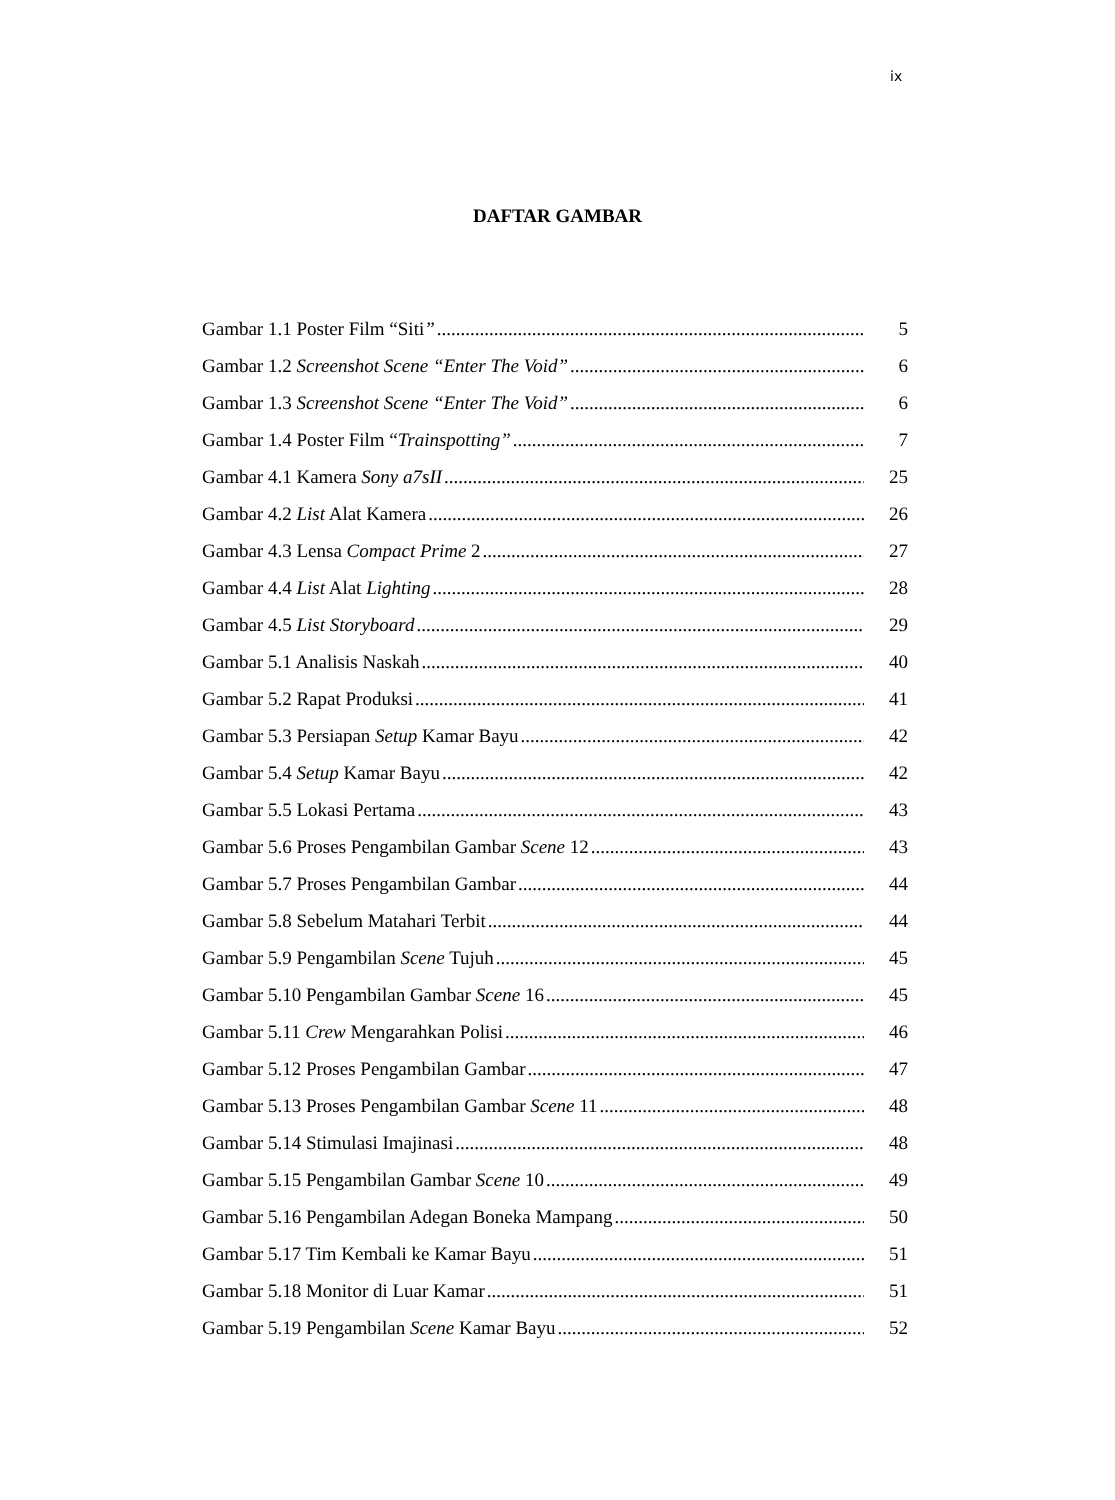ix
DAFTAR GAMBAR
Gambar 1.1 Poster Film “Siti” 5
Gambar 1.2 Screenshot Scene “Enter The Void” 6
Gambar 1.3 Screenshot Scene “Enter The Void” 6
Gambar 1.4 Poster Film “Trainspotting” 7
Gambar 4.1 Kamera Sony a7sII 25
Gambar 4.2 List Alat Kamera 26
Gambar 4.3 Lensa Compact Prime 2 27
Gambar 4.4 List Alat Lighting 28
Gambar 4.5 List Storyboard 29
Gambar 5.1 Analisis Naskah 40
Gambar 5.2 Rapat Produksi 41
Gambar 5.3 Persiapan Setup Kamar Bayu 42
Gambar 5.4 Setup Kamar Bayu 42
Gambar 5.5 Lokasi Pertama 43
Gambar 5.6 Proses Pengambilan Gambar Scene 12 43
Gambar 5.7 Proses Pengambilan Gambar 44
Gambar 5.8 Sebelum Matahari Terbit 44
Gambar 5.9 Pengambilan Scene Tujuh 45
Gambar 5.10 Pengambilan Gambar Scene 16 45
Gambar 5.11 Crew Mengarahkan Polisi 46
Gambar 5.12 Proses Pengambilan Gambar 47
Gambar 5.13 Proses Pengambilan Gambar Scene 11 48
Gambar 5.14 Stimulasi Imajinasi 48
Gambar 5.15 Pengambilan Gambar Scene 10 49
Gambar 5.16 Pengambilan Adegan Boneka Mampang 50
Gambar 5.17 Tim Kembali ke Kamar Bayu 51
Gambar 5.18 Monitor di Luar Kamar 51
Gambar 5.19 Pengambilan Scene Kamar Bayu 52